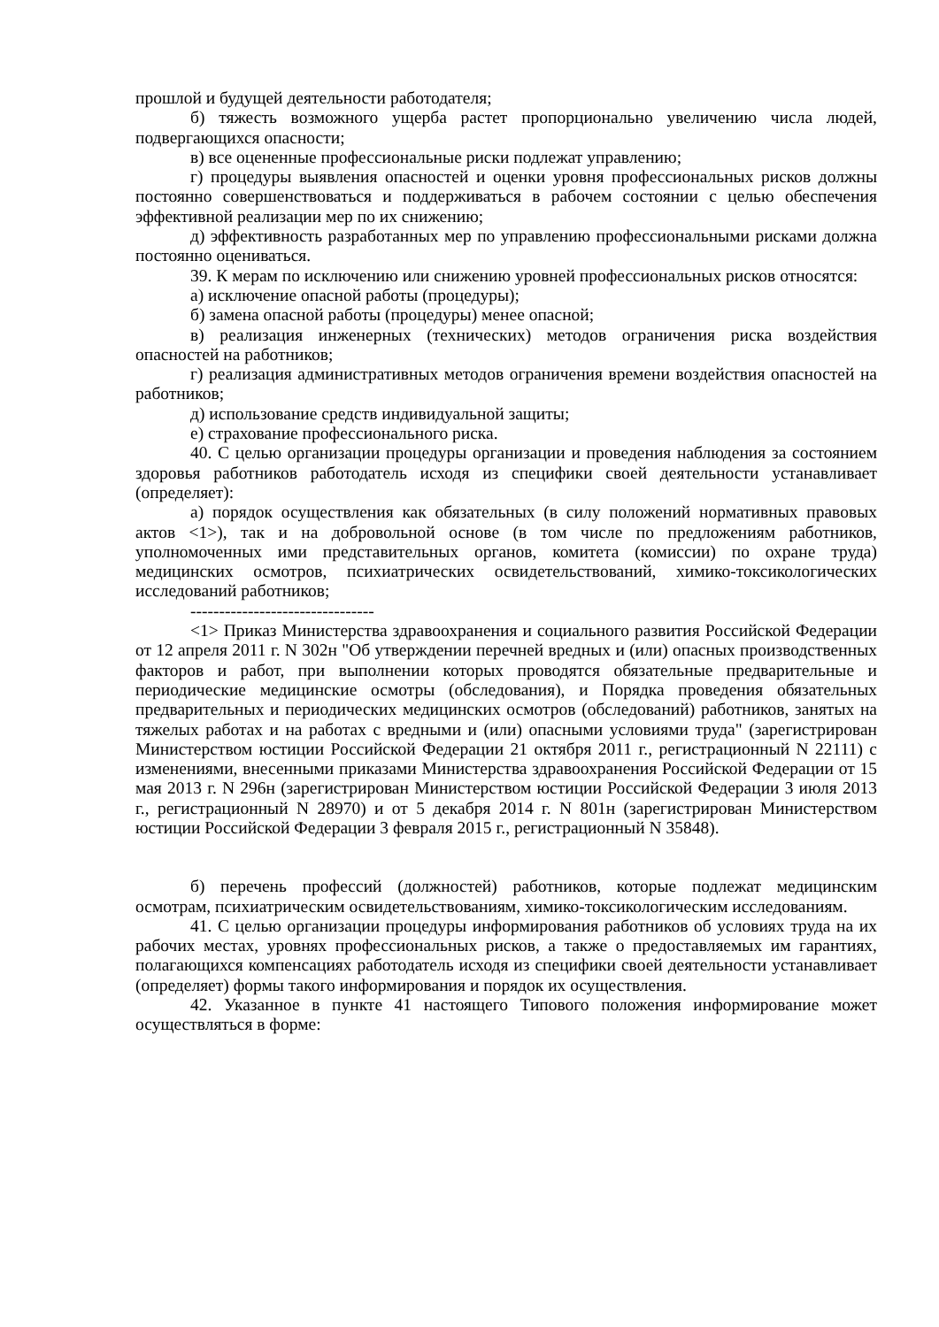прошлой и будущей деятельности работодателя;
б) тяжесть возможного ущерба растет пропорционально увеличению числа людей, подвергающихся опасности;
в) все оцененные профессиональные риски подлежат управлению;
г) процедуры выявления опасностей и оценки уровня профессиональных рисков должны постоянно совершенствоваться и поддерживаться в рабочем состоянии с целью обеспечения эффективной реализации мер по их снижению;
д) эффективность разработанных мер по управлению профессиональными рисками должна постоянно оцениваться.
39. К мерам по исключению или снижению уровней профессиональных рисков относятся:
а) исключение опасной работы (процедуры);
б) замена опасной работы (процедуры) менее опасной;
в) реализация инженерных (технических) методов ограничения риска воздействия опасностей на работников;
г) реализация административных методов ограничения времени воздействия опасностей на работников;
д) использование средств индивидуальной защиты;
е) страхование профессионального риска.
40. С целью организации процедуры организации и проведения наблюдения за состоянием здоровья работников работодатель исходя из специфики своей деятельности устанавливает (определяет):
а) порядок осуществления как обязательных (в силу положений нормативных правовых актов <1>), так и на добровольной основе (в том числе по предложениям работников, уполномоченных ими представительных органов, комитета (комиссии) по охране труда) медицинских осмотров, психиатрических освидетельствований, химико-токсикологических исследований работников;
--------------------------------
<1> Приказ Министерства здравоохранения и социального развития Российской Федерации от 12 апреля 2011 г. N 302н "Об утверждении перечней вредных и (или) опасных производственных факторов и работ, при выполнении которых проводятся обязательные предварительные и периодические медицинские осмотры (обследования), и Порядка проведения обязательных предварительных и периодических медицинских осмотров (обследований) работников, занятых на тяжелых работах и на работах с вредными и (или) опасными условиями труда" (зарегистрирован Министерством юстиции Российской Федерации 21 октября 2011 г., регистрационный N 22111) с изменениями, внесенными приказами Министерства здравоохранения Российской Федерации от 15 мая 2013 г. N 296н (зарегистрирован Министерством юстиции Российской Федерации 3 июля 2013 г., регистрационный N 28970) и от 5 декабря 2014 г. N 801н (зарегистрирован Министерством юстиции Российской Федерации 3 февраля 2015 г., регистрационный N 35848).
б) перечень профессий (должностей) работников, которые подлежат медицинским осмотрам, психиатрическим освидетельствованиям, химико-токсикологическим исследованиям.
41. С целью организации процедуры информирования работников об условиях труда на их рабочих местах, уровнях профессиональных рисков, а также о предоставляемых им гарантиях, полагающихся компенсациях работодатель исходя из специфики своей деятельности устанавливает (определяет) формы такого информирования и порядок их осуществления.
42. Указанное в пункте 41 настоящего Типового положения информирование может осуществляться в форме: